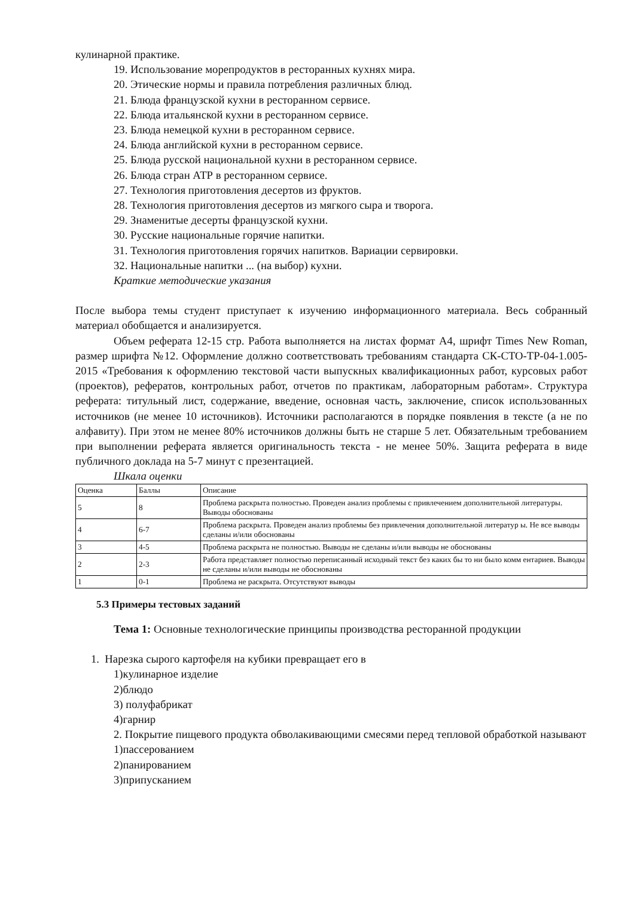кулинарной практике.
19. Использование морепродуктов в ресторанных кухнях мира.
20. Этические нормы и правила потребления различных блюд.
21. Блюда французской кухни в ресторанном сервисе.
22. Блюда итальянской кухни в ресторанном сервисе.
23. Блюда немецкой кухни в ресторанном сервисе.
24. Блюда английской кухни в ресторанном сервисе.
25. Блюда русской национальной кухни в ресторанном сервисе.
26. Блюда стран АТР в ресторанном сервисе.
27. Технология приготовления десертов из фруктов.
28. Технология приготовления десертов из мягкого сыра и творога.
29. Знаменитые десерты французской кухни.
30. Русские национальные горячие напитки.
31. Технология приготовления горячих напитков. Вариации сервировки.
32. Национальные напитки ... (на выбор) кухни.
Краткие методические указания
После выбора темы студент приступает к изучению информационного материала. Весь собранный материал обобщается и анализируется.
Объем реферата 12-15 стр. Работа выполняется на листах формат А4, шрифт Times New Roman, размер шрифта №12. Оформление должно соответствовать требованиям стандарта СК-СТО-ТР-04-1.005-2015 «Требования к оформлению текстовой части выпускных квалификационных работ, курсовых работ (проектов), рефератов, контрольных работ, отчетов по практикам, лабораторным работам». Структура реферата: титульный лист, содержание, введение, основная часть, заключение, список использованных источников (не менее 10 источников). Источники располагаются в порядке появления в тексте (а не по алфавиту). При этом не менее 80% источников должны быть не старше 5 лет. Обязательным требованием при выполнении реферата является оригинальность текста - не менее 50%. Защита реферата в виде публичного доклада на 5-7 минут с презентацией.
Шкала оценки
| Оценка | Баллы | Описание |
| 5 | 8 | Проблема раскрыта полностью. Проведен анализ проблемы с привлечением дополнительной литературы. Выводы обоснованы |
| 4 | 6-7 | Проблема раскрыта. Проведен анализ проблемы без привлечения дополнительной литератур ы. Не все выводы сделаны и/или обоснованы |
| 3 | 4-5 | Проблема раскрыта не полностью. Выводы не сделаны и/или выводы не обоснованы |
| 2 | 2-3 | Работа представляет полностью переписанный исходный текст без каких бы то ни было комм ентариев. Выводы не сделаны и/или выводы не обоснованы |
| 1 | 0-1 | Проблема не раскрыта. Отсутствуют выводы |
5.3 Примеры тестовых заданий
Тема 1: Основные технологические принципы производства ресторанной продукции
1. Нарезка сырого картофеля на кубики превращает его в
1)кулинарное изделие
2)блюдо
3) полуфабрикат
4)гарнир
2. Покрытие пищевого продукта обволакивающими смесями перед тепловой обработкой называют
1)пассерованием
2)панированием
3)припусканием